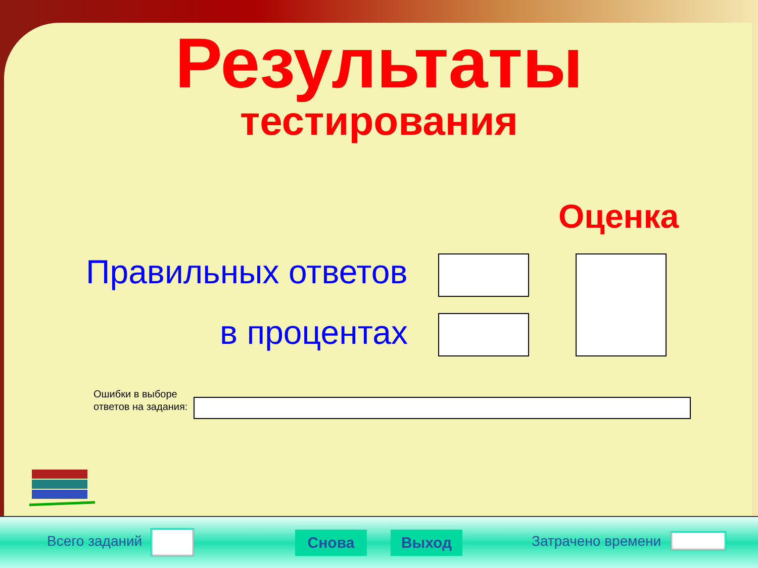Результаты
тестирования
Оценка
Правильных ответов
в процентах
Ошибки в выборе
ответов на задания:
Всего заданий Снова Выход Затрачено времени